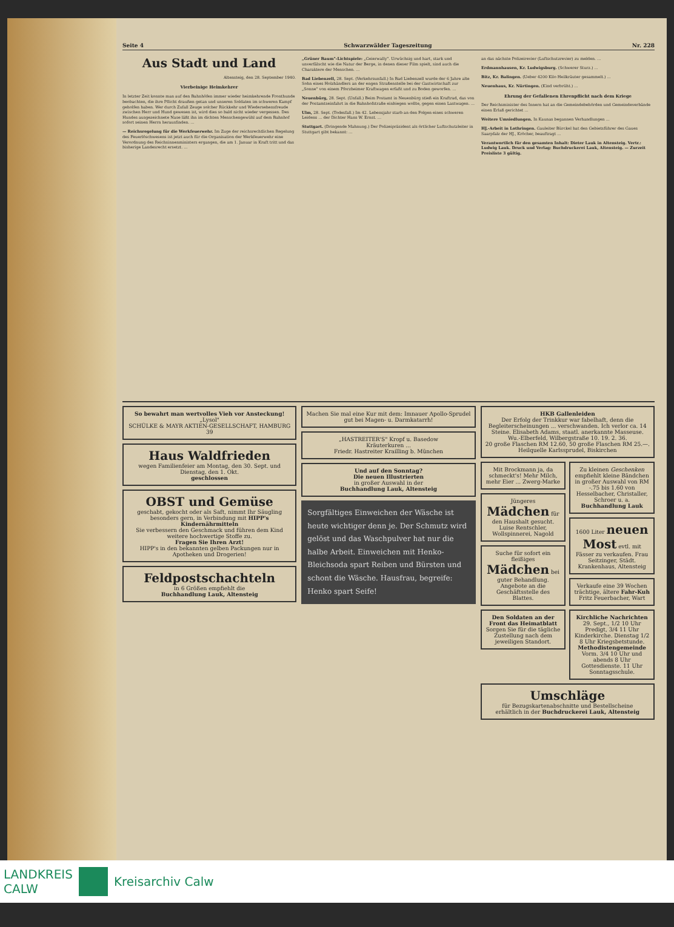Seite 4 Schwarzwälder Tageszeitung Nr. 228
Aus Stadt und Land
Altensteig, den 28. September 1940.
Vierbeinige Heimkehrer
In letzter Zeit konnte man auf den Bahnhöfen immer wieder heimkehrende Fronthunde beobachten, die ihre Pflicht draußen getan und unseren Soldaten im schweren Kampf geholfen haben. Wer durch Zufall Zeuge solcher Rückkehr und Wiedersehensfreude zwischen Herr und Hund gewesen ist, wird dies so bald nicht wieder vergessen. Des Hundes ausgezeichnete Nase läßt ihn im dichten Menschengewühl auf dem Bahnhof sofort seinen Herrn herausfinden. ...
— Reichsregelung für die Werkfeuerwehr. Im Zuge der reichsrechtlichen Regelung des Feuerlöschwesens ist jetzt auch für die Organisation der Werkfeuerwehr eine Verordnung des Reichsinnenministers ergangen, die am 1. Januar in Kraft tritt und das bisherige Landesrecht ersetzt. ...
„Grüner Baum"-Lichtspiele: „Geierwally". Urwüchsig und hart, stark und unverfälscht wie die Natur der Berge, in denen dieser Film spielt, sind auch die Charaktere der Menschen. ...
Bad Liebenzell, 28. Sept. (Verkehrsunfall.) In Bad Liebenzell wurde der 6 Jahre alte Sohn eines Holzhändlers an der engen Straßenstelle bei der Gastwirtschaft zur „Sonne" von einem Pforzheimer Kraftwagen erfaßt und zu Boden geworfen. ...
Neuenbürg, 28. Sept. (Unfall.) Beim Postamt in Neuenbürg stieß ein Kraftrad, das von der Postamtseinfahrt in die Bahnhofstraße einbiegen wollte, gegen einen Lastwagen. ...
Ulm, 28. Sept. (Todesfall.) Im 42. Lebensjahr starb an den Folgen eines schweren Leidens ... der Dichter Hans W. Ernst. ...
Stuttgart. (Dringende Mahnung.) Der Polizeipräsident als örtlicher Luftschutzleiter in Stuttgart gibt bekannt: ...
an das nächste Polizeirevier (Luftschutzrevier) zu melden. ...
Erdmannhausen, Kr. Ludwigsburg. (Schwerer Sturz.) ...
Bitz, Kr. Balingen. (Ueber 4200 Kilo Heilkräuter gesammelt.) ...
Neuenhaus, Kr. Nürtingen. (Kind verbrüht.) ...
Ehrung der Gefallenen Ehrenpflicht nach dem Kriege
Der Reichsminister des Innern hat an die Gemeindebehörden und Gemeindeverbände einen Erlaß gerichtet ...
Weitere Umsiedlungen. In Kaunas begannen Verhandlungen ...
HJ.-Arbeit in Lothringen. Gauleiter Bürckel hat den Gebietsführer des Gaues Saarpfalz der HJ., Kröcher, beauftragt ...
Verantwortlich für den gesamten Inhalt: Dieter Lauk in Altensteig. Vertr.: Ludwig Lauk. Druck und Verlag: Buchdruckerei Lauk, Altensteig. — Zurzeit Preisliste 3 gültig.
So bewahrt man wertvolles Vieh vor Ansteckung!
„Lysol"
SCHÜLKE & MAYR AKTIEN-GESELLSCHAFT, HAMBURG 39
Haus Waldfrieden
wegen Familienfeier am Montag, den 30. Sept. und Dienstag, den 1. Okt.
geschlossen
OBST und Gemüse
geschabt, gekocht oder als Saft, nimmt Ihr Säugling besonders gern, in Verbindung mit HIPP's Kindernährmitteln
Sie verbessern den Geschmack und führen dem Kind weitere hochwertige Stoffe zu.
Fragen Sie Ihren Arzt!
HIPP's in den bekannten gelben Packungen nur in Apotheken und Drogerien!
Feldpostschachteln
in 6 Größen empfiehlt die
Buchhandlung Lauk, Altensteig
Machen Sie mal eine Kur mit dem: Imnauer Apollo-Sprudel gut bei Magen- u. Darmkatarrh!
„HASTREITER'S" Kropf u. Basedow
Kräuterkuren ...
Friedr. Hastreiter Krailling b. München
Und auf den Sonntag?
Die neuen Illustrierten
in großer Auswahl in der
Buchhandlung Lauk, Altensteig
Sorgfältiges Einweichen der Wäsche ist heute wichtiger denn je. Der Schmutz wird gelöst und das Waschpulver hat nur die halbe Arbeit. Einweichen mit Henko-Bleichsoda spart Reiben und Bürsten und schont die Wäsche. Hausfrau, begreife: Henko spart Seife!
HKB Gallenleiden
Der Erfolg der Trinkkur war fabelhaft, denn die Begleiterscheinungen ... verschwanden. Ich verlor ca. 14 Steine. Elisabeth Adams, staatl. anerkannte Masseuse. Wu.-Elberfeld, Wilbergstraße 10. 19. 2. 36.
20 große Flaschen RM 12.60, 50 große Flaschen RM 25.—. Heilquelle Karlssprudel, Biskirchen
Mit Brockmann ja, da schmeckt's! Mehr Milch, mehr Eier ... Zwerg-Marke
Jüngeres Mädchen für den Haushalt gesucht. Luise Rentschler, Wollspinnerei, Nagold
Suche für sofort ein fleißiges Mädchen bei guter Behandlung. Angebote an die Geschäftsstelle des Blattes.
Den Soldaten an der Front das Heimatblatt
Sorgen Sie für die tägliche Zustellung nach dem jeweiligen Standort.
Zu kleinen Geschenken empfiehlt kleine Bändchen in großer Auswahl von RM -.75 bis 1.60 von Hesselbacher, Christaller, Schroer u. a. Buchhandlung Lauk
1600 Liter neuen Most evtl. mit Fässer zu verkaufen. Frau Seitzinger, Städt. Krankenhaus, Altensteig
Verkaufe eine 39 Wochen trächtige, ältere Fahr-Kuh Fritz Feuerbacher, Wart
Kirchliche Nachrichten 29. Sept., 1/2 10 Uhr Predigt, 3/4 11 Uhr Kinderkirche. Dienstag 1/2 8 Uhr Kriegsbetstunde. Methodistengemeinde Vorm. 3/4 10 Uhr und abends 8 Uhr Gottesdienste. 11 Uhr Sonntagsschule.
Umschläge
für Bezugskartenabschnitte und Bestellscheine
erhältlich in der Buchdruckerei Lauk, Altensteig
LANDKREIS
CALW
Kreisarchiv Calw